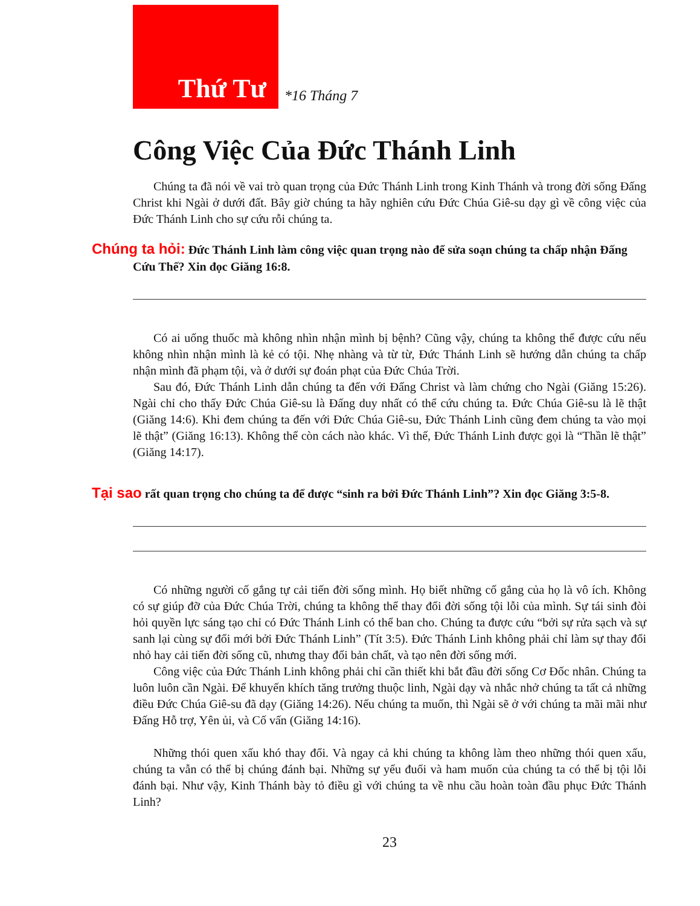Thứ Tư
*16 Tháng 7
Công Việc Của Đức Thánh Linh
Chúng ta đã nói về vai trò quan trọng của Đức Thánh Linh trong Kinh Thánh và trong đời sống Đấng Christ khi Ngài ở dưới đất. Bây giờ chúng ta hãy nghiên cứu Đức Chúa Giê-su dạy gì về công việc của Đức Thánh Linh cho sự cứu rỗi chúng ta.
Chúng ta hỏi: Đức Thánh Linh làm công việc quan trọng nào để sửa soạn chúng ta chấp nhận Đấng Cứu Thế? Xin đọc Giăng 16:8.
Có ai uống thuốc mà không nhìn nhận mình bị bệnh? Cũng vậy, chúng ta không thể được cứu nếu không nhìn nhận mình là kẻ có tội. Nhẹ nhàng và từ từ, Đức Thánh Linh sẽ hướng dẫn chúng ta chấp nhận mình đã phạm tội, và ở dưới sự đoán phạt của Đức Chúa Trời.
Sau đó, Đức Thánh Linh dẫn chúng ta đến với Đấng Christ và làm chứng cho Ngài (Giăng 15:26). Ngài chỉ cho thấy Đức Chúa Giê-su là Đấng duy nhất có thể cứu chúng ta. Đức Chúa Giê-su là lẽ thật (Giăng 14:6). Khi đem chúng ta đến với Đức Chúa Giê-su, Đức Thánh Linh cũng đem chúng ta vào mọi lẽ thật” (Giăng 16:13). Không thể còn cách nào khác. Vì thế, Đức Thánh Linh được gọi là “Thần lẽ thật” (Giăng 14:17).
Tại sao rất quan trọng cho chúng ta để được “sinh ra bởi Đức Thánh Linh”? Xin đọc Giăng 3:5-8.
Có những người cố gắng tự cải tiến đời sống mình. Họ biết những cố gắng của họ là vô ích. Không có sự giúp đỡ của Đức Chúa Trời, chúng ta không thể thay đổi đời sống tội lỗi của mình. Sự tái sinh đòi hỏi quyền lực sáng tạo chỉ có Đức Thánh Linh có thể ban cho. Chúng ta được cứu “bởi sự rửa sạch và sự sanh lại cùng sự đổi mới bởi Đức Thánh Linh” (Tít 3:5). Đức Thánh Linh không phải chỉ làm sự thay đổi nhỏ hay cải tiến đời sống cũ, nhưng thay đổi bản chất, và tạo nên đời sống mới.
Công việc của Đức Thánh Linh không phải chỉ cần thiết khi bắt đầu đời sống Cơ Đốc nhân. Chúng ta luôn luôn cần Ngài. Để khuyến khích tăng trưởng thuộc linh, Ngài dạy và nhắc nhở chúng ta tất cả những điều Đức Chúa Giê-su đã dạy (Giăng 14:26). Nếu chúng ta muốn, thì Ngài sẽ ở với chúng ta mãi mãi như Đấng Hỗ trợ, Yên ủi, và Cố vấn (Giăng 14:16).
Những thói quen xấu khó thay đổi. Và ngay cả khi chúng ta không làm theo những thói quen xấu, chúng ta vẫn có thể bị chúng đánh bại. Những sự yếu đuối và ham muốn của chúng ta có thể bị tội lỗi đánh bại. Như vậy, Kinh Thánh bày tỏ điều gì với chúng ta về nhu cầu hoàn toàn đầu phục Đức Thánh Linh?
23